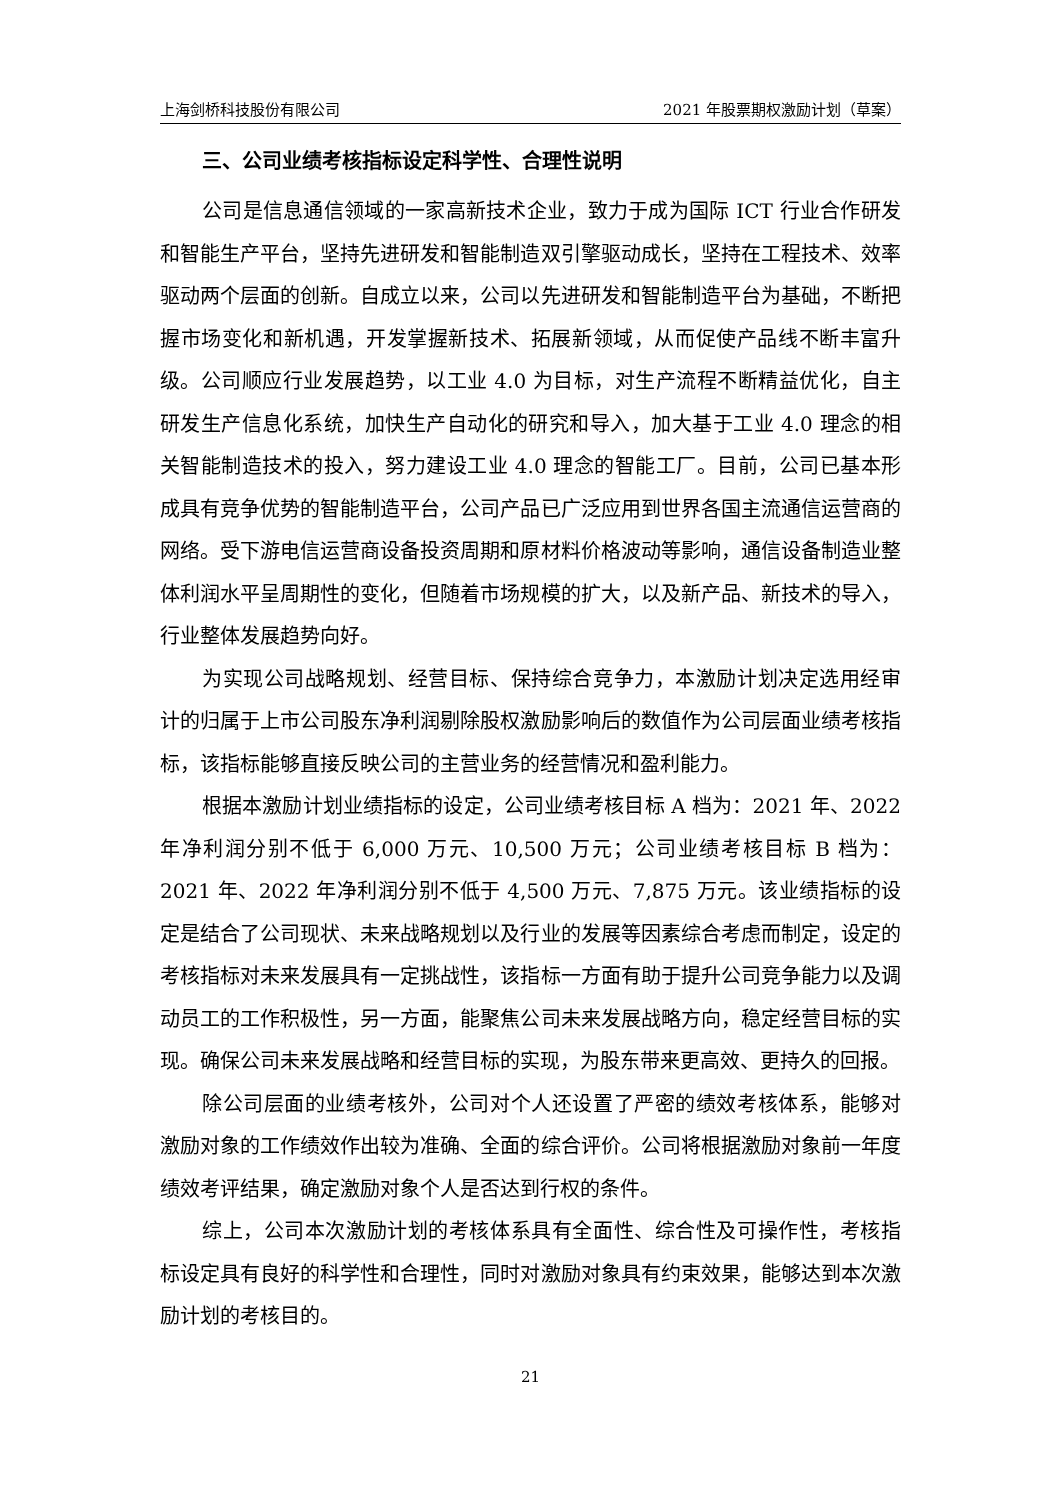上海剑桥科技股份有限公司 2021 年股票期权激励计划（草案）
三、公司业绩考核指标设定科学性、合理性说明
公司是信息通信领域的一家高新技术企业，致力于成为国际 ICT 行业合作研发和智能生产平台，坚持先进研发和智能制造双引擎驱动成长，坚持在工程技术、效率驱动两个层面的创新。自成立以来，公司以先进研发和智能制造平台为基础，不断把握市场变化和新机遇，开发掌握新技术、拓展新领域，从而促使产品线不断丰富升级。公司顺应行业发展趋势，以工业 4.0 为目标，对生产流程不断精益优化，自主研发生产信息化系统，加快生产自动化的研究和导入，加大基于工业 4.0 理念的相关智能制造技术的投入，努力建设工业 4.0 理念的智能工厂。目前，公司已基本形成具有竞争优势的智能制造平台，公司产品已广泛应用到世界各国主流通信运营商的网络。受下游电信运营商设备投资周期和原材料价格波动等影响，通信设备制造业整体利润水平呈周期性的变化，但随着市场规模的扩大，以及新产品、新技术的导入，行业整体发展趋势向好。
为实现公司战略规划、经营目标、保持综合竞争力，本激励计划决定选用经审计的归属于上市公司股东净利润剔除股权激励影响后的数值作为公司层面业绩考核指标，该指标能够直接反映公司的主营业务的经营情况和盈利能力。
根据本激励计划业绩指标的设定，公司业绩考核目标 A 档为：2021 年、2022 年净利润分别不低于 6,000 万元、10,500 万元；公司业绩考核目标 B 档为：2021 年、2022 年净利润分别不低于 4,500 万元、7,875 万元。该业绩指标的设定是结合了公司现状、未来战略规划以及行业的发展等因素综合考虑而制定，设定的考核指标对未来发展具有一定挑战性，该指标一方面有助于提升公司竞争能力以及调动员工的工作积极性，另一方面，能聚焦公司未来发展战略方向，稳定经营目标的实现。确保公司未来发展战略和经营目标的实现，为股东带来更高效、更持久的回报。
除公司层面的业绩考核外，公司对个人还设置了严密的绩效考核体系，能够对激励对象的工作绩效作出较为准确、全面的综合评价。公司将根据激励对象前一年度绩效考评结果，确定激励对象个人是否达到行权的条件。
综上，公司本次激励计划的考核体系具有全面性、综合性及可操作性，考核指标设定具有良好的科学性和合理性，同时对激励对象具有约束效果，能够达到本次激励计划的考核目的。
21